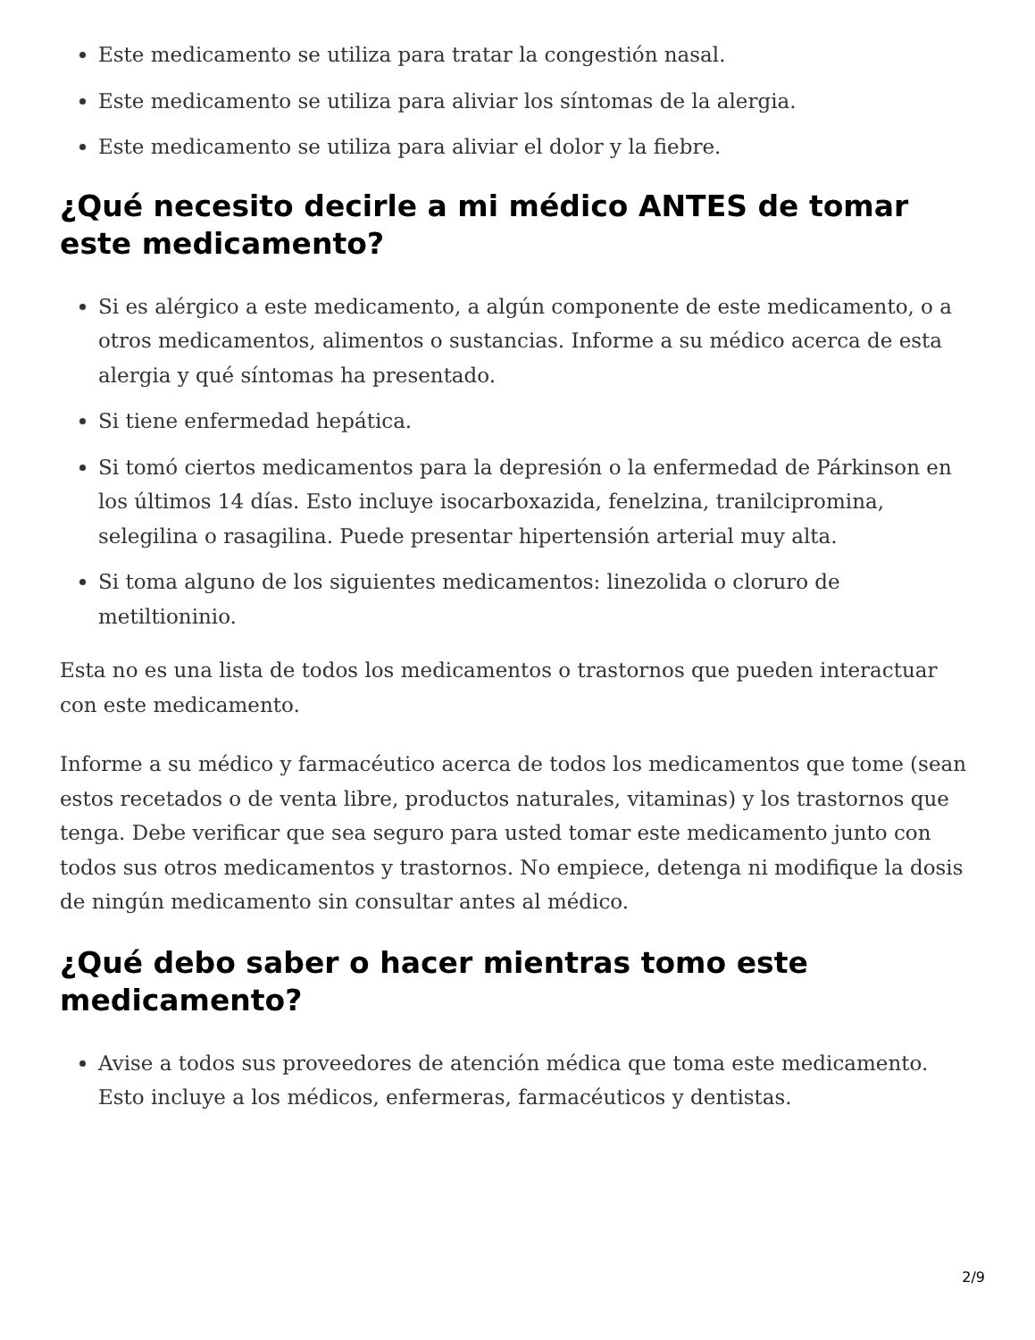Este medicamento se utiliza para tratar la congestión nasal.
Este medicamento se utiliza para aliviar los síntomas de la alergia.
Este medicamento se utiliza para aliviar el dolor y la fiebre.
¿Qué necesito decirle a mi médico ANTES de tomar este medicamento?
Si es alérgico a este medicamento, a algún componente de este medicamento, o a otros medicamentos, alimentos o sustancias. Informe a su médico acerca de esta alergia y qué síntomas ha presentado.
Si tiene enfermedad hepática.
Si tomó ciertos medicamentos para la depresión o la enfermedad de Párkinson en los últimos 14 días. Esto incluye isocarboxazida, fenelzina, tranilcipromina, selegilina o rasagilina. Puede presentar hipertensión arterial muy alta.
Si toma alguno de los siguientes medicamentos: linezolida o cloruro de metiltioninio.
Esta no es una lista de todos los medicamentos o trastornos que pueden interactuar con este medicamento.
Informe a su médico y farmacéutico acerca de todos los medicamentos que tome (sean estos recetados o de venta libre, productos naturales, vitaminas) y los trastornos que tenga. Debe verificar que sea seguro para usted tomar este medicamento junto con todos sus otros medicamentos y trastornos. No empiece, detenga ni modifique la dosis de ningún medicamento sin consultar antes al médico.
¿Qué debo saber o hacer mientras tomo este medicamento?
Avise a todos sus proveedores de atención médica que toma este medicamento. Esto incluye a los médicos, enfermeras, farmacéuticos y dentistas.
2/9